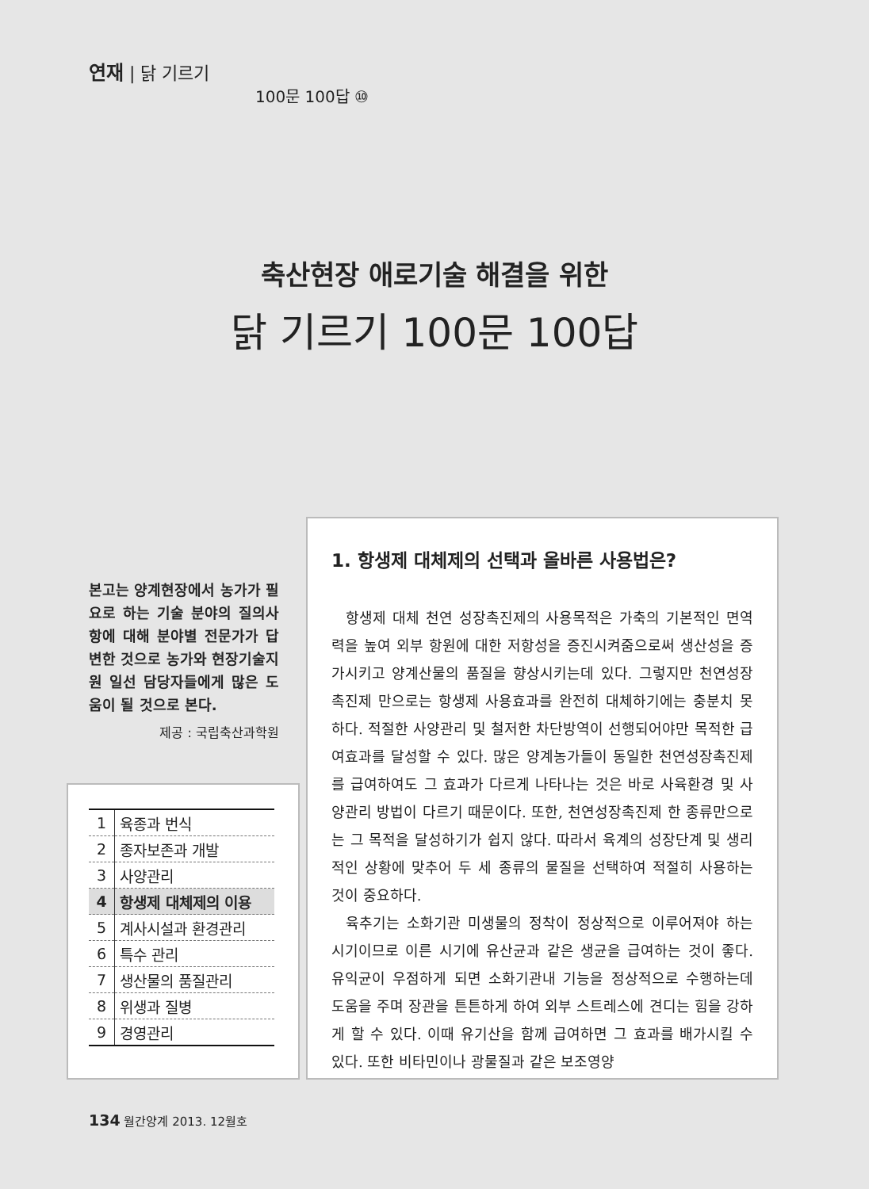연재 | 닭 기르기
100문 100답 ⑩
축산현장 애로기술 해결을 위한
닭 기르기 100문 100답
본고는 양계현장에서 농가가 필요로 하는 기술 분야의 질의사항에 대해 분야별 전문가가 답변한 것으로 농가와 현장기술지원 일선 담당자들에게 많은 도움이 될 것으로 본다.
제공 : 국립축산과학원
| 1 | 육종과 번식 |
| 2 | 종자보존과 개발 |
| 3 | 사양관리 |
| 4 | 항생제 대체제의 이용 |
| 5 | 계사시설과 환경관리 |
| 6 | 특수 관리 |
| 7 | 생산물의 품질관리 |
| 8 | 위생과 질병 |
| 9 | 경영관리 |
1. 항생제 대체제의 선택과 올바른 사용법은?
항생제 대체 천연 성장촉진제의 사용목적은 가축의 기본적인 면역력을 높여 외부 항원에 대한 저항성을 증진시켜줌으로써 생산성을 증가시키고 양계산물의 품질을 향상시키는데 있다. 그렇지만 천연성장촉진제 만으로는 항생제 사용효과를 완전히 대체하기에는 충분치 못하다. 적절한 사양관리 및 철저한 차단방역이 선행되어야만 목적한 급여효과를 달성할 수 있다. 많은 양계농가들이 동일한 천연성장촉진제를 급여하여도 그 효과가 다르게 나타나는 것은 바로 사육환경 및 사양관리 방법이 다르기 때문이다. 또한, 천연성장촉진제 한 종류만으로는 그 목적을 달성하기가 쉽지 않다. 따라서 육계의 성장단계 및 생리적인 상황에 맞추어 두 세 종류의 물질을 선택하여 적절히 사용하는 것이 중요하다.
육추기는 소화기관 미생물의 정착이 정상적으로 이루어져야 하는 시기이므로 이른 시기에 유산균과 같은 생균을 급여하는 것이 좋다. 유익균이 우점하게 되면 소화기관내 기능을 정상적으로 수행하는데 도움을 주며 장관을 튼튼하게 하여 외부 스트레스에 견디는 힘을 강하게 할 수 있다. 이때 유기산을 함께 급여하면 그 효과를 배가시킬 수 있다. 또한 비타민이나 광물질과 같은 보조영양
134 월간양계 2013. 12월호